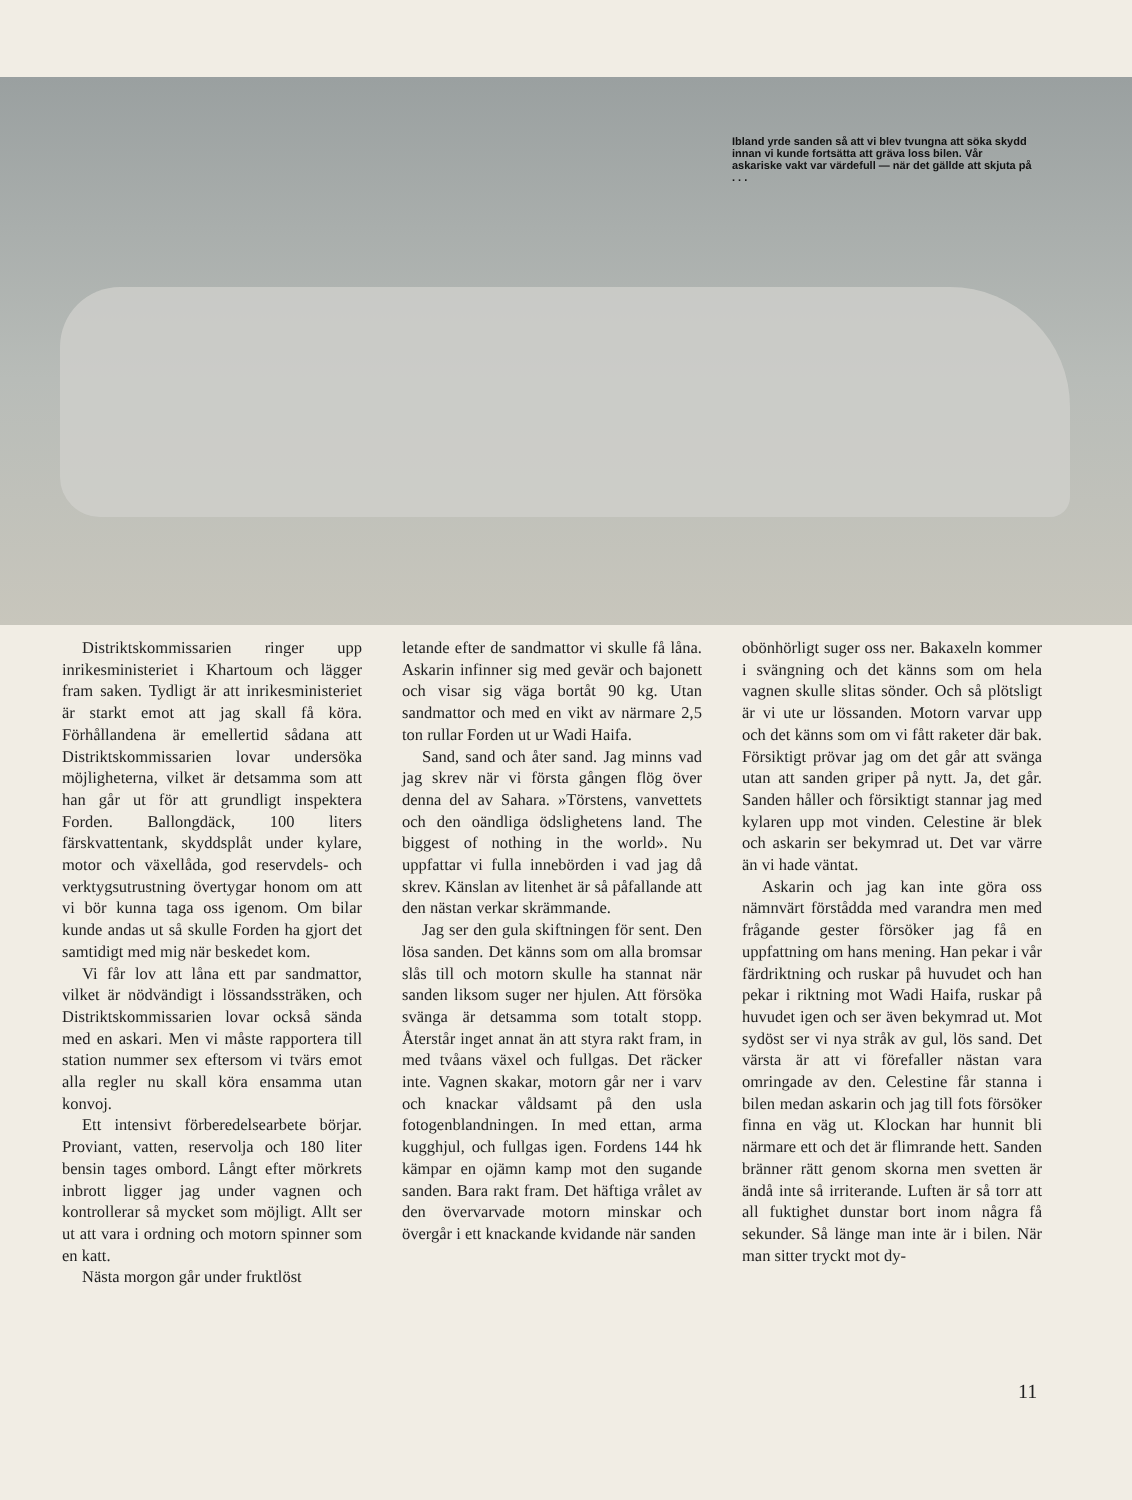Ibland yrde sanden så att vi blev tvungna att söka skydd innan vi kunde fortsätta att gräva loss bilen. Vår askariske vakt var värdefull — när det gällde att skjuta på . . .
Distriktskommissarien ringer upp inrikesministeriet i Khartoum och lägger fram saken. Tydligt är att inrikesministeriet är starkt emot att jag skall få köra. Förhållandena är emellertid sådana att Distriktskommissarien lovar undersöka möjligheterna, vilket är detsamma som att han går ut för att grundligt inspektera Forden. Ballongdäck, 100 liters färskvattentank, skyddsplåt under kylare, motor och växellåda, god reservdels- och verktygsutrustning övertygar honom om att vi bör kunna taga oss igenom. Om bilar kunde andas ut så skulle Forden ha gjort det samtidigt med mig när beskedet kom.
Vi får lov att låna ett par sandmattor, vilket är nödvändigt i lössandssträken, och Distriktskommissarien lovar också sända med en askari. Men vi måste rapportera till station nummer sex eftersom vi tvärs emot alla regler nu skall köra ensamma utan konvoj.
Ett intensivt förberedelsearbete börjar. Proviant, vatten, reservolja och 180 liter bensin tages ombord. Långt efter mörkrets inbrott ligger jag under vagnen och kontrollerar så mycket som möjligt. Allt ser ut att vara i ordning och motorn spinner som en katt.
Nästa morgon går under fruktlöst
letande efter de sandmattor vi skulle få låna. Askarin infinner sig med gevär och bajonett och visar sig väga bortåt 90 kg. Utan sandmattor och med en vikt av närmare 2,5 ton rullar Forden ut ur Wadi Haifa.
Sand, sand och åter sand. Jag minns vad jag skrev när vi första gången flög över denna del av Sahara. »Törstens, vanvettets och den oändliga ödslighetens land. The biggest of nothing in the world». Nu uppfattar vi fulla innebörden i vad jag då skrev. Känslan av litenhet är så påfallande att den nästan verkar skrämmande.
Jag ser den gula skiftningen för sent. Den lösa sanden. Det känns som om alla bromsar slås till och motorn skulle ha stannat när sanden liksom suger ner hjulen. Att försöka svänga är detsamma som totalt stopp. Återstår inget annat än att styra rakt fram, in med tvåans växel och fullgas. Det räcker inte. Vagnen skakar, motorn går ner i varv och knackar våldsamt på den usla fotogenblandningen. In med ettan, arma kugghjul, och fullgas igen. Fordens 144 hk kämpar en ojämn kamp mot den sugande sanden. Bara rakt fram. Det häftiga vrålet av den övervarvade motorn minskar och övergår i ett knackande kvidande när sanden
obönhörligt suger oss ner. Bakaxeln kommer i svängning och det känns som om hela vagnen skulle slitas sönder. Och så plötsligt är vi ute ur lössanden. Motorn varvar upp och det känns som om vi fått raketer där bak. Försiktigt prövar jag om det går att svänga utan att sanden griper på nytt. Ja, det går. Sanden håller och försiktigt stannar jag med kylaren upp mot vinden. Celestine är blek och askarin ser bekymrad ut. Det var värre än vi hade väntat.
Askarin och jag kan inte göra oss nämnvärt förstådda med varandra men med frågande gester försöker jag få en uppfattning om hans mening. Han pekar i vår färdriktning och ruskar på huvudet och han pekar i riktning mot Wadi Haifa, ruskar på huvudet igen och ser även bekymrad ut. Mot sydöst ser vi nya stråk av gul, lös sand. Det värsta är att vi förefaller nästan vara omringade av den. Celestine får stanna i bilen medan askarin och jag till fots försöker finna en väg ut. Klockan har hunnit bli närmare ett och det är flimrande hett. Sanden bränner rätt genom skorna men svetten är ändå inte så irriterande. Luften är så torr att all fuktighet dunstar bort inom några få sekunder. Så länge man inte är i bilen. När man sitter tryckt mot dy-
11